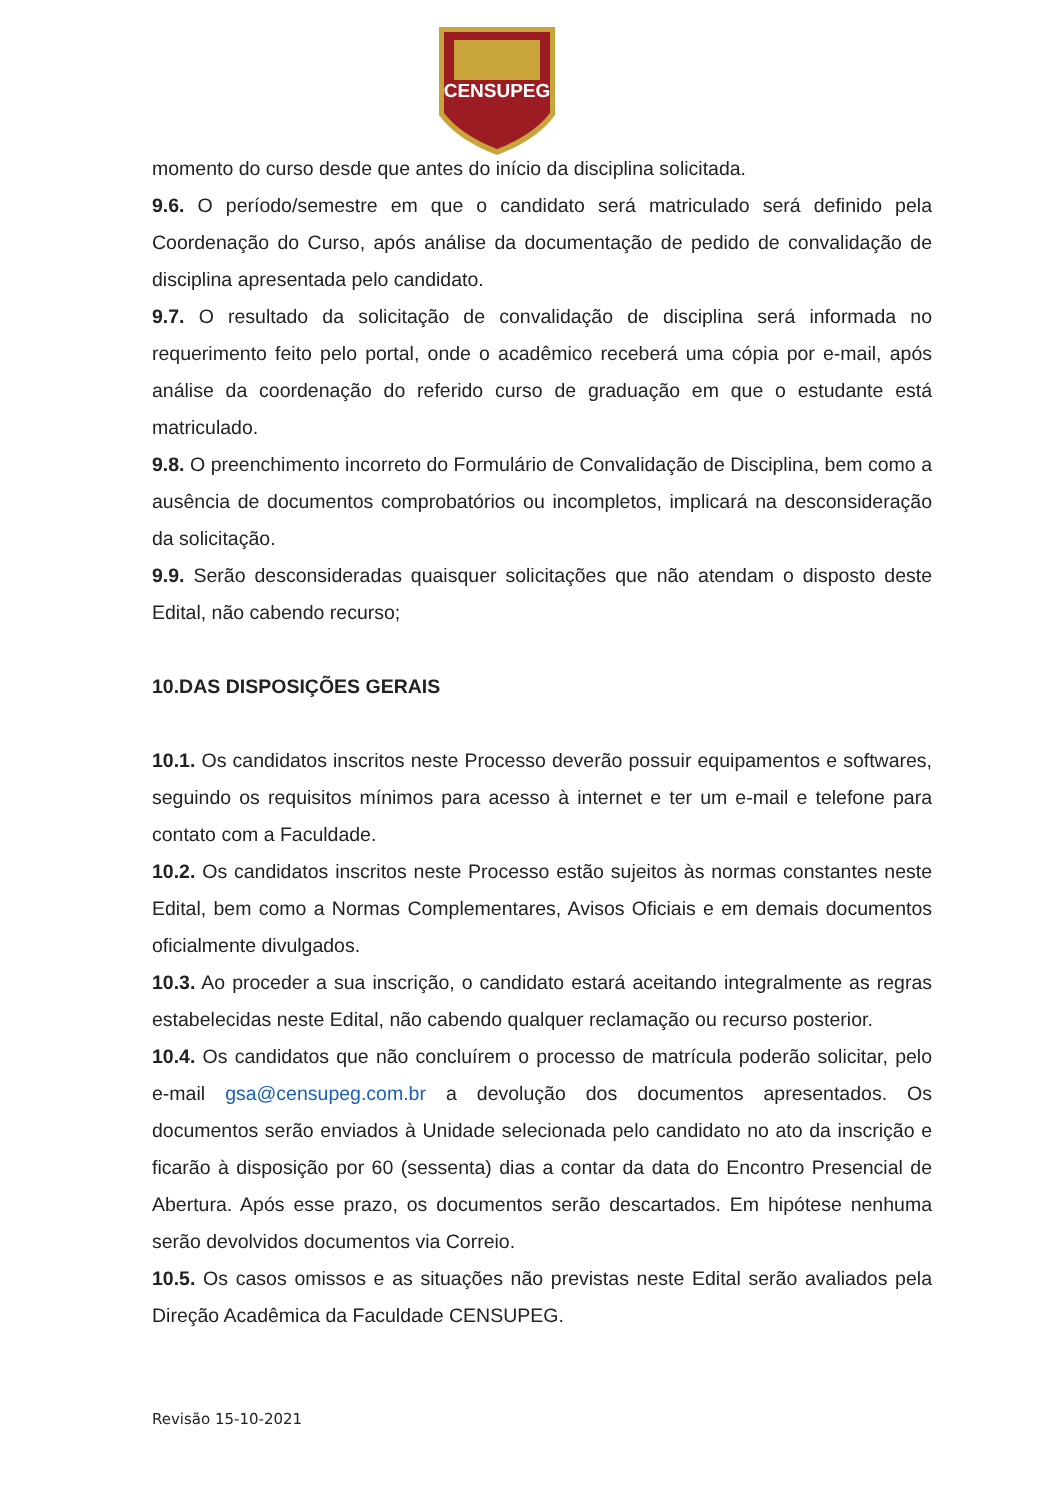CENSUPEG
momento do curso desde que antes do início da disciplina solicitada.
9.6. O período/semestre em que o candidato será matriculado será definido pela Coordenação do Curso, após análise da documentação de pedido de convalidação de disciplina apresentada pelo candidato.
9.7. O resultado da solicitação de convalidação de disciplina será informada no requerimento feito pelo portal, onde o acadêmico receberá uma cópia por e-mail, após análise da coordenação do referido curso de graduação em que o estudante está matriculado.
9.8. O preenchimento incorreto do Formulário de Convalidação de Disciplina, bem como a ausência de documentos comprobatórios ou incompletos, implicará na desconsideração da solicitação.
9.9. Serão desconsideradas quaisquer solicitações que não atendam o disposto deste Edital, não cabendo recurso;
10.DAS DISPOSIÇÕES GERAIS
10.1. Os candidatos inscritos neste Processo deverão possuir equipamentos e softwares, seguindo os requisitos mínimos para acesso à internet e ter um e-mail e telefone para contato com a Faculdade.
10.2. Os candidatos inscritos neste Processo estão sujeitos às normas constantes neste Edital, bem como a Normas Complementares, Avisos Oficiais e em demais documentos oficialmente divulgados.
10.3. Ao proceder a sua inscrição, o candidato estará aceitando integralmente as regras estabelecidas neste Edital, não cabendo qualquer reclamação ou recurso posterior.
10.4. Os candidatos que não concluírem o processo de matrícula poderão solicitar, pelo e-mail gsa@censupeg.com.br a devolução dos documentos apresentados. Os documentos serão enviados à Unidade selecionada pelo candidato no ato da inscrição e ficarão à disposição por 60 (sessenta) dias a contar da data do Encontro Presencial de Abertura. Após esse prazo, os documentos serão descartados. Em hipótese nenhuma serão devolvidos documentos via Correio.
10.5. Os casos omissos e as situações não previstas neste Edital serão avaliados pela Direção Acadêmica da Faculdade CENSUPEG.
Revisão 15-10-2021